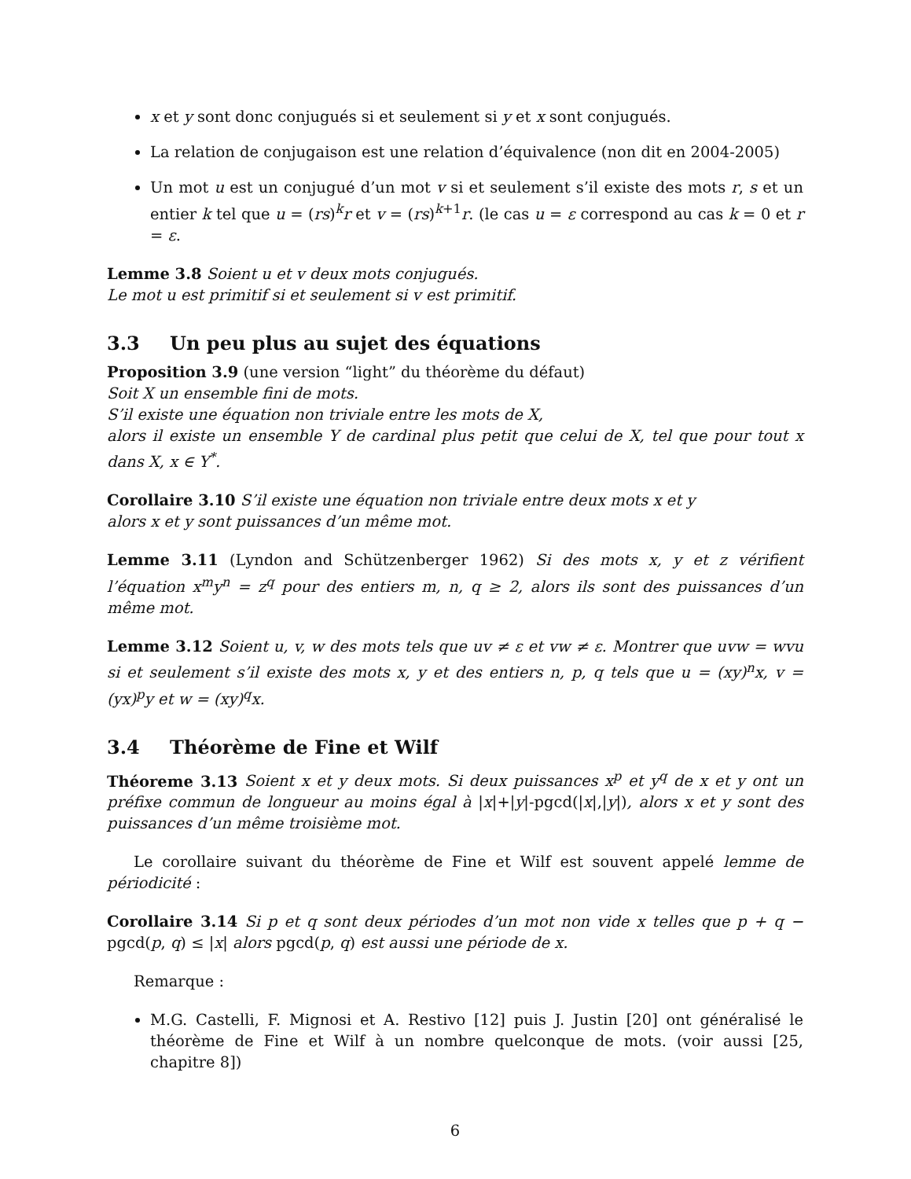x et y sont donc conjugués si et seulement si y et x sont conjugués.
La relation de conjugaison est une relation d’équivalence (non dit en 2004-2005)
Un mot u est un conjugué d’un mot v si et seulement s’il existe des mots r, s et un entier k tel que u = (rs)<sup>k</sup>r et v = (rs)<sup>k+1</sup>r. (le cas u = ε correspond au cas k = 0 et r = ε.
Lemme 3.8 Soient u et v deux mots conjugués.
Le mot u est primitif si et seulement si v est primitif.
3.3 Un peu plus au sujet des équations
Proposition 3.9 (une version “light” du théorème du défaut)
Soit X un ensemble fini de mots.
S’il existe une équation non triviale entre les mots de X,
alors il existe un ensemble Y de cardinal plus petit que celui de X, tel que pour tout x dans X, x ∈ Y<sup>*</sup>.
Corollaire 3.10 S’il existe une équation non triviale entre deux mots x et y
alors x et y sont puissances d’un même mot.
Lemme 3.11 (Lyndon and Schützenberger 1962) Si des mots x, y et z vérifient l’équation x<sup>m</sup>y<sup>n</sup> = z<sup>q</sup> pour des entiers m, n, q ≥ 2, alors ils sont des puissances d’un même mot.
Lemme 3.12 Soient u, v, w des mots tels que uv ≠ ε et vw ≠ ε. Montrer que uvw = wvu si et seulement s’il existe des mots x, y et des entiers n, p, q tels que u = (xy)<sup>n</sup>x, v = (yx)<sup>p</sup>y et w = (xy)<sup>q</sup>x.
3.4 Théorème de Fine et Wilf
Théoreme 3.13 Soient x et y deux mots. Si deux puissances x<sup>p</sup> et y<sup>q</sup> de x et y ont un préfixe commun de longueur au moins égal à |x|+|y|-pgcd(|x|,|y|), alors x et y sont des puissances d’un même troisième mot.
Le corollaire suivant du théorème de Fine et Wilf est souvent appelé lemme de périodicité :
Corollaire 3.14 Si p et q sont deux périodes d’un mot non vide x telles que p + q − pgcd(p, q) ≤ |x| alors pgcd(p, q) est aussi une période de x.
Remarque :
M.G. Castelli, F. Mignosi et A. Restivo [12] puis J. Justin [20] ont généralisé le théorème de Fine et Wilf à un nombre quelconque de mots. (voir aussi [25, chapitre 8])
6